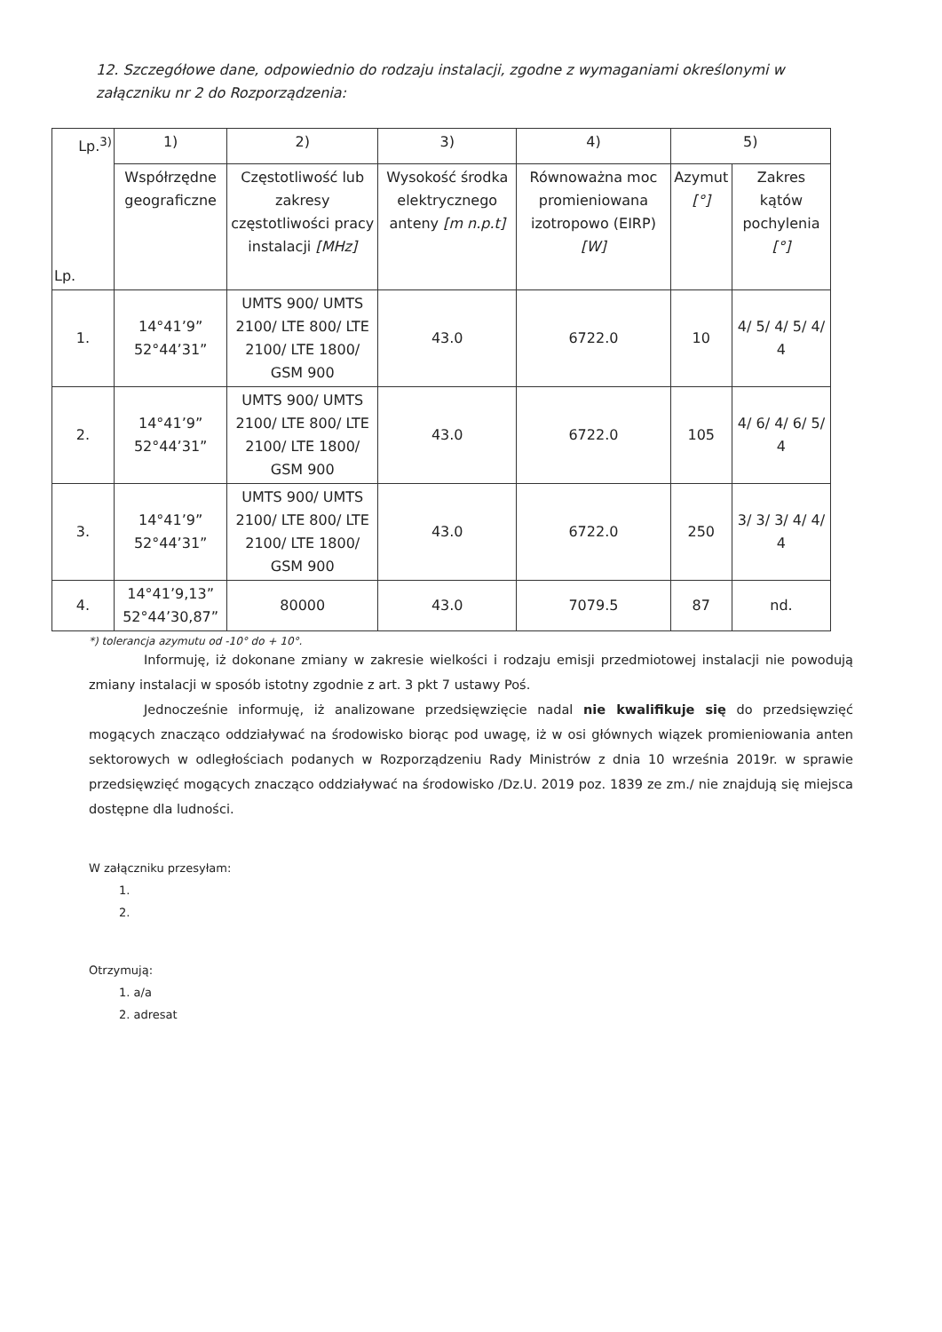12. Szczegółowe dane, odpowiednio do rodzaju instalacji, zgodne z wymaganiami określonymi w załączniku nr 2 do Rozporządzenia:
| Lp.<sup>3)</sup> Lp. | 1) | 2) | 3) | 4) | 5) | |
| --- | --- | --- | --- | --- | --- | --- |
| | Współrzędne geograficzne | Częstotliwość lub zakresy częstotliwości pracy instalacji [MHz] | Wysokość środka elektrycznego anteny [m n.p.t] | Równoważna moc promieniowana izotropowo (EIRP) [W] | Azymut [°] | Zakres kątów pochylenia [°] |
| 1. | 14°41’9” 52°44’31” | UMTS 900/ UMTS 2100/ LTE 800/ LTE 2100/ LTE 1800/ GSM 900 | 43.0 | 6722.0 | 10 | 4/ 5/ 4/ 5/ 4/ 4 |
| 2. | 14°41’9” 52°44’31” | UMTS 900/ UMTS 2100/ LTE 800/ LTE 2100/ LTE 1800/ GSM 900 | 43.0 | 6722.0 | 105 | 4/ 6/ 4/ 6/ 5/ 4 |
| 3. | 14°41’9” 52°44’31” | UMTS 900/ UMTS 2100/ LTE 800/ LTE 2100/ LTE 1800/ GSM 900 | 43.0 | 6722.0 | 250 | 3/ 3/ 3/ 4/ 4/ 4 |
| 4. | 14°41’9,13” 52°44’30,87” | 80000 | 43.0 | 7079.5 | 87 | nd. |
*) tolerancja azymutu od -10° do + 10°.
Informuję, iż dokonane zmiany w zakresie wielkości i rodzaju emisji przedmiotowej instalacji nie powodują zmiany instalacji w sposób istotny zgodnie z art. 3 pkt 7 ustawy Poś.
Jednocześnie informuję, iż analizowane przedsięwzięcie nadal nie kwalifikuje się do przedsięwzięć mogących znacząco oddziaływać na środowisko biorąc pod uwagę, iż w osi głównych wiązek promieniowania anten sektorowych w odległościach podanych w Rozporządzeniu Rady Ministrów z dnia 10 września 2019r. w sprawie przedsięwzięć mogących znacząco oddziaływać na środowisko /Dz.U. 2019 poz. 1839 ze zm./ nie znajdują się miejsca dostępne dla ludności.
W załączniku przesyłam:
1.
2.
Otrzymują:
1. a/a
2. adresat